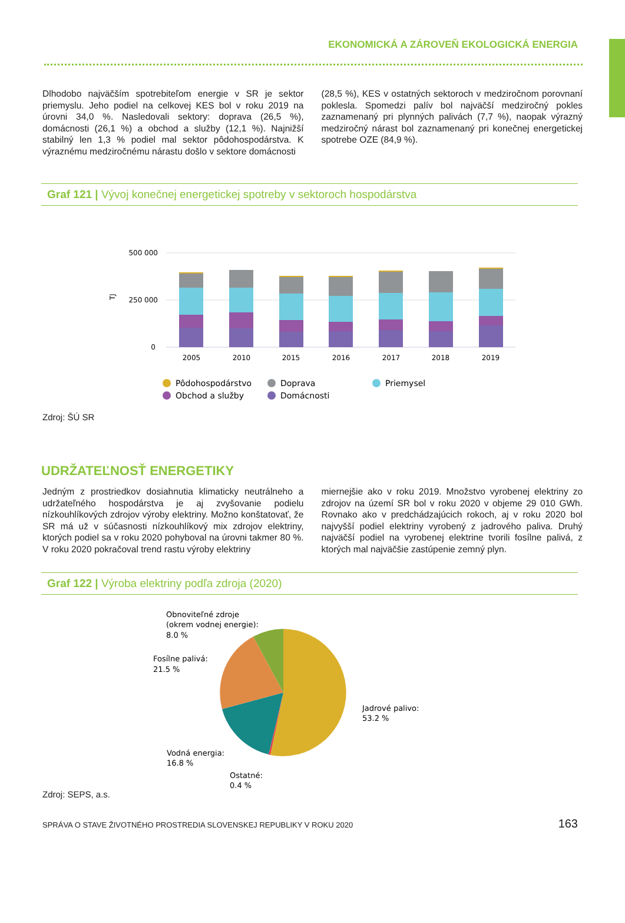EKONOMICKÁ A ZÁROVEŇ EKOLOGICKÁ ENERGIA
Dlhodobo najväčším spotrebiteľom energie v SR je sektor priemyslu. Jeho podiel na celkovej KES bol v roku 2019 na úrovni 34,0 %. Nasledovali sektory: doprava (26,5 %), domácnosti (26,1 %) a obchod a služby (12,1 %). Najnižší stabilný len 1,3 % podiel mal sektor pôdohospodárstva. K výraznému medziročnému nárastu došlo v sektore domácnosti
(28,5 %), KES v ostatných sektoroch v medziročnom porovnaní poklesla. Spomedzi palív bol najväčší medziročný pokles zaznamenaný pri plynných palivách (7,7 %), naopak výrazný medziročný nárast bol zaznamenaný pri konečnej energetickej spotrebe OZE (84,9 %).
Graf 121 | Vývoj konečnej energetickej spotreby v sektoroch hospodárstva
500 000
250 000
0
TJ
2005
2010
2015
2016
2017
2018
2019
Pôdohospodárstvo
Doprava
Priemysel
Obchod a služby
Domácnosti
Zdroj: ŠÚ SR
UDRŽATEĽNOSŤ ENERGETIKY
Jedným z prostriedkov dosiahnutia klimaticky neutrálneho a udržateľného hospodárstva je aj zvyšovanie podielu nízkouhlíkových zdrojov výroby elektriny. Možno konštatovať, že SR má už v súčasnosti nízkouhlíkový mix zdrojov elektriny, ktorých podiel sa v roku 2020 pohyboval na úrovni takmer 80 %. V roku 2020 pokračoval trend rastu výroby elektriny
miernejšie ako v roku 2019. Množstvo vyrobenej elektriny zo zdrojov na území SR bol v roku 2020 v objeme 29 010 GWh. Rovnako ako v predchádzajúcich rokoch, aj v roku 2020 bol najvyšší podiel elektriny vyrobený z jadrového paliva. Druhý najväčší podiel na vyrobenej elektrine tvorili fosílne palivá, z ktorých mal najväčšie zastúpenie zemný plyn.
Graf 122 | Výroba elektriny podľa zdroja (2020)
Obnoviteľné zdroje
(okrem vodnej energie):
8.0 %
Fosílne palivá:
21.5 %
Jadrové palivo:
53.2 %
Vodná energia:
16.8 %
Ostatné:
0.4 %
Zdroj: SEPS, a.s.
SPRÁVA O STAVE ŽIVOTNÉHO PROSTREDIA SLOVENSKEJ REPUBLIKY V ROKU 2020 163